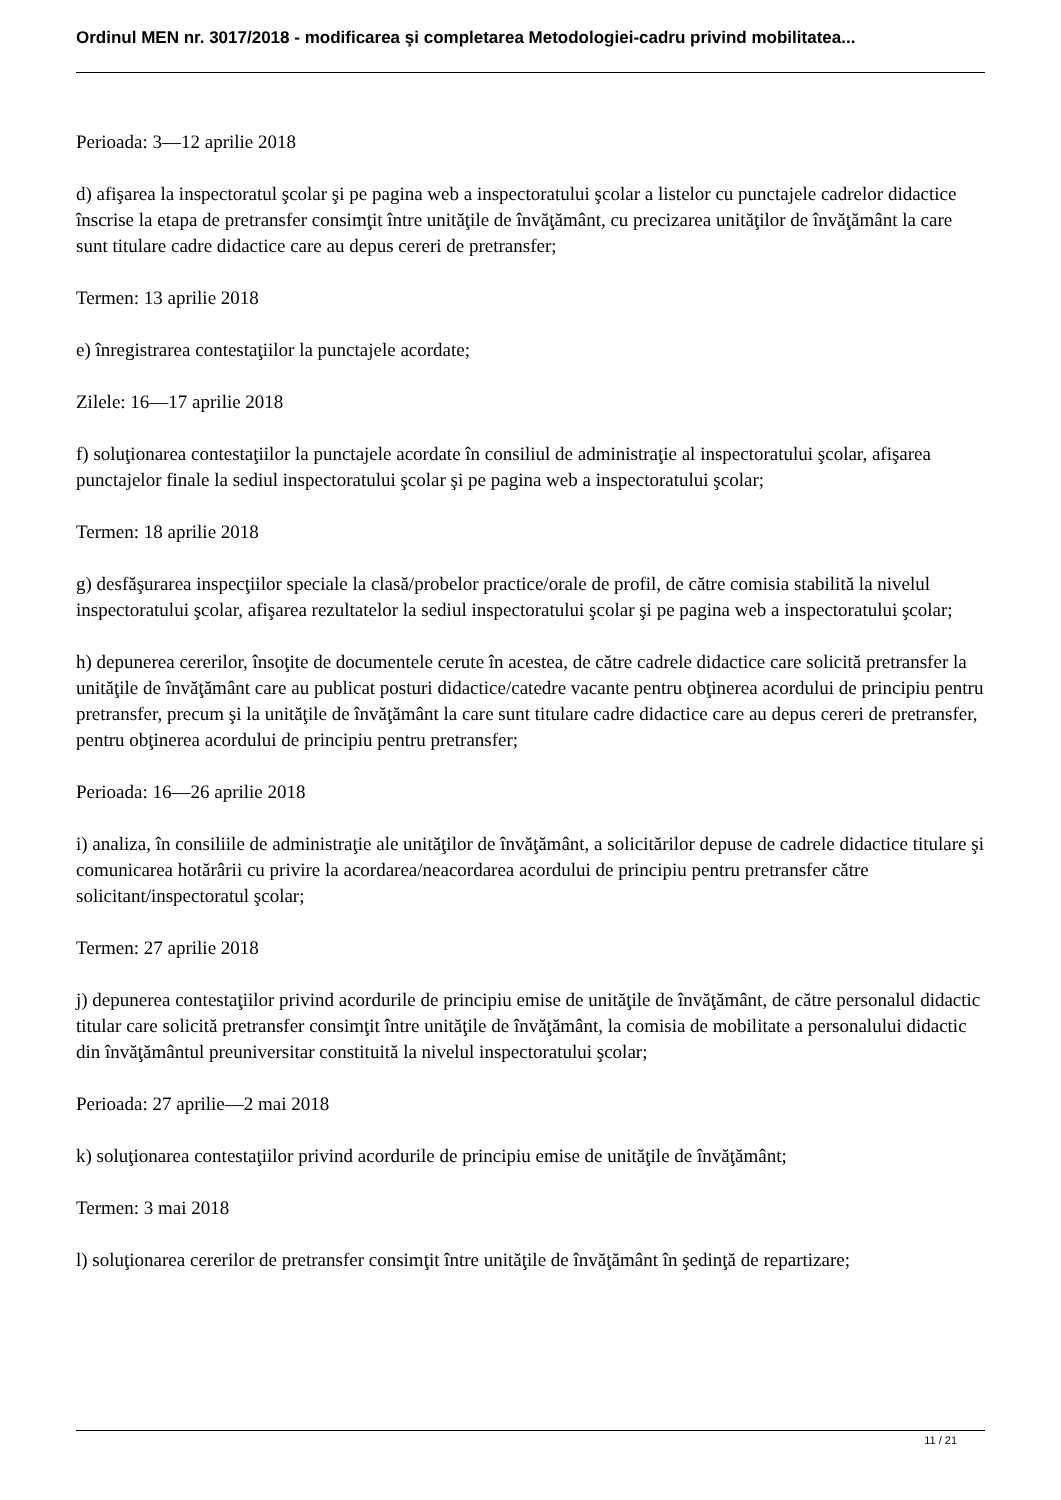Ordinul MEN nr. 3017/2018 - modificarea şi completarea Metodologiei-cadru privind mobilitatea...
Perioada: 3—12 aprilie 2018
d) afişarea la inspectoratul şcolar şi pe pagina web a inspectoratului şcolar a listelor cu punctajele cadrelor didactice înscrise la etapa de pretransfer consimţit între unităţile de învăţământ, cu precizarea unităţilor de învăţământ la care sunt titulare cadre didactice care au depus cereri de pretransfer;
Termen: 13 aprilie 2018
e) înregistrarea contestaţiilor la punctajele acordate;
Zilele: 16—17 aprilie 2018
f) soluţionarea contestaţiilor la punctajele acordate în consiliul de administraţie al inspectoratului şcolar, afişarea punctajelor finale la sediul inspectoratului şcolar şi pe pagina web a inspectoratului şcolar;
Termen: 18 aprilie 2018
g) desfăşurarea inspecţiilor speciale la clasă/probelor practice/orale de profil, de către comisia stabilită la nivelul inspectoratului şcolar, afişarea rezultatelor la sediul inspectoratului şcolar şi pe pagina web a inspectoratului şcolar;
h) depunerea cererilor, însoţite de documentele cerute în acestea, de către cadrele didactice care solicită pretransfer la unităţile de învăţământ care au publicat posturi didactice/catedre vacante pentru obţinerea acordului de principiu pentru pretransfer, precum şi la unităţile de învăţământ la care sunt titulare cadre didactice care au depus cereri de pretransfer, pentru obţinerea acordului de principiu pentru pretransfer;
Perioada: 16—26 aprilie 2018
i) analiza, în consiliile de administraţie ale unităţilor de învăţământ, a solicitărilor depuse de cadrele didactice titulare şi comunicarea hotărârii cu privire la acordarea/neacordarea acordului de principiu pentru pretransfer către solicitant/inspectoratul şcolar;
Termen: 27 aprilie 2018
j) depunerea contestaţiilor privind acordurile de principiu emise de unităţile de învăţământ, de către personalul didactic titular care solicită pretransfer consimţit între unităţile de învăţământ, la comisia de mobilitate a personalului didactic din învăţământul preuniversitar constituită la nivelul inspectoratului şcolar;
Perioada: 27 aprilie—2 mai 2018
k) soluţionarea contestaţiilor privind acordurile de principiu emise de unităţile de învăţământ;
Termen: 3 mai 2018
l) soluţionarea cererilor de pretransfer consimţit între unităţile de învăţământ în şedinţă de repartizare;
11 / 21